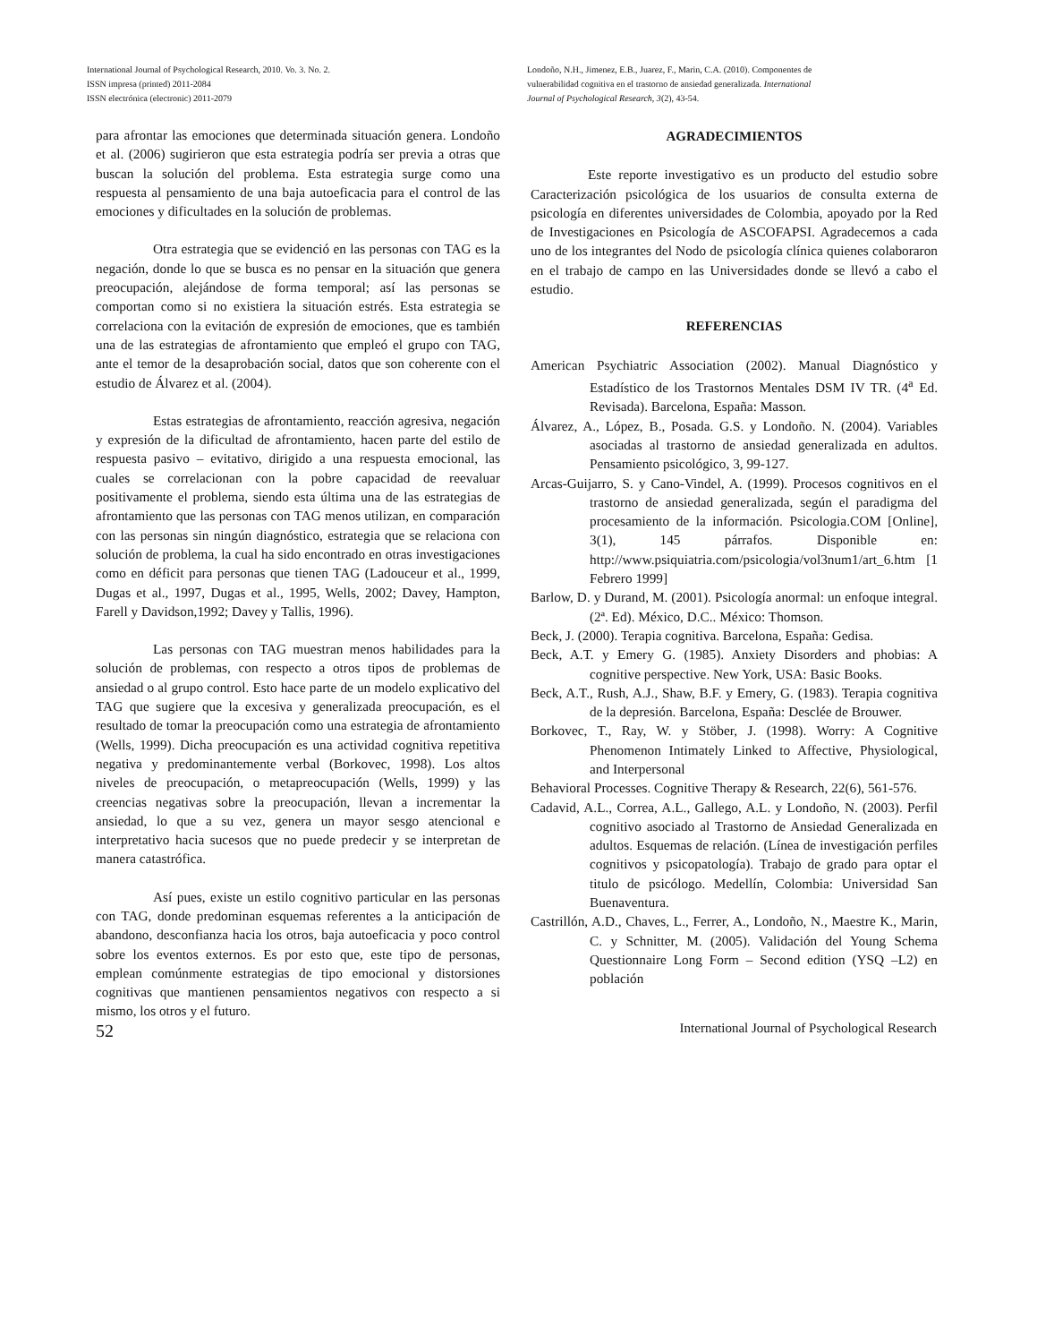International Journal of Psychological Research, 2010. Vo. 3. No. 2.
ISSN impresa (printed) 2011-2084
ISSN electrónica (electronic) 2011-2079
Londoño, N.H., Jimenez, E.B., Juarez, F., Marin, C.A. (2010). Componentes de
vulnerabilidad cognitiva en el trastorno de ansiedad generalizada. International
Journal of Psychological Research, 3(2), 43-54.
para afrontar las emociones que determinada situación genera. Londoño et al. (2006) sugirieron que esta estrategia podría ser previa a otras que buscan la solución del problema. Esta estrategia surge como una respuesta al pensamiento de una baja autoeficacia para el control de las emociones y dificultades en la solución de problemas.
Otra estrategia que se evidenció en las personas con TAG es la negación, donde lo que se busca es no pensar en la situación que genera preocupación, alejándose de forma temporal; así las personas se comportan como si no existiera la situación estrés. Esta estrategia se correlaciona con la evitación de expresión de emociones, que es también una de las estrategias de afrontamiento que empleó el grupo con TAG, ante el temor de la desaprobación social, datos que son coherente con el estudio de Álvarez et al. (2004).
Estas estrategias de afrontamiento, reacción agresiva, negación y expresión de la dificultad de afrontamiento, hacen parte del estilo de respuesta pasivo – evitativo, dirigido a una respuesta emocional, las cuales se correlacionan con la pobre capacidad de reevaluar positivamente el problema, siendo esta última una de las estrategias de afrontamiento que las personas con TAG menos utilizan, en comparación con las personas sin ningún diagnóstico, estrategia que se relaciona con solución de problema, la cual ha sido encontrado en otras investigaciones como en déficit para personas que tienen TAG (Ladouceur et al., 1999, Dugas et al., 1997, Dugas et al., 1995, Wells, 2002; Davey, Hampton, Farell y Davidson,1992; Davey y Tallis, 1996).
Las personas con TAG muestran menos habilidades para la solución de problemas, con respecto a otros tipos de problemas de ansiedad o al grupo control. Esto hace parte de un modelo explicativo del TAG que sugiere que la excesiva y generalizada preocupación, es el resultado de tomar la preocupación como una estrategia de afrontamiento (Wells, 1999). Dicha preocupación es una actividad cognitiva repetitiva negativa y predominantemente verbal (Borkovec, 1998). Los altos niveles de preocupación, o metapreocupación (Wells, 1999) y las creencias negativas sobre la preocupación, llevan a incrementar la ansiedad, lo que a su vez, genera un mayor sesgo atencional e interpretativo hacia sucesos que no puede predecir y se interpretan de manera catastrófica.
Así pues, existe un estilo cognitivo particular en las personas con TAG, donde predominan esquemas referentes a la anticipación de abandono, desconfianza hacia los otros, baja autoeficacia y poco control sobre los eventos externos. Es por esto que, este tipo de personas, emplean comúnmente estrategias de tipo emocional y distorsiones cognitivas que mantienen pensamientos negativos con respecto a si mismo, los otros y el futuro.
AGRADECIMIENTOS
Este reporte investigativo es un producto del estudio sobre Caracterización psicológica de los usuarios de consulta externa de psicología en diferentes universidades de Colombia, apoyado por la Red de Investigaciones en Psicología de ASCOFAPSI. Agradecemos a cada uno de los integrantes del Nodo de psicología clínica quienes colaboraron en el trabajo de campo en las Universidades donde se llevó a cabo el estudio.
REFERENCIAS
American Psychiatric Association (2002). Manual Diagnóstico y Estadístico de los Trastornos Mentales DSM IV TR. (4<sup>a</sup> Ed. Revisada). Barcelona, España: Masson.
Álvarez, A., López, B., Posada. G.S. y Londoño. N. (2004). Variables asociadas al trastorno de ansiedad generalizada en adultos. Pensamiento psicológico, 3, 99-127.
Arcas-Guijarro, S. y Cano-Vindel, A. (1999). Procesos cognitivos en el trastorno de ansiedad generalizada, según el paradigma del procesamiento de la información. Psicologia.COM [Online], 3(1), 145 párrafos. Disponible en: http://www.psiquiatria.com/psicologia/vol3num1/art_6.htm [1 Febrero 1999]
Barlow, D. y Durand, M. (2001). Psicología anormal: un enfoque integral. (2ª. Ed). México, D.C.. México: Thomson.
Beck, J. (2000). Terapia cognitiva. Barcelona, España: Gedisa.
Beck, A.T. y Emery G. (1985). Anxiety Disorders and phobias: A cognitive perspective. New York, USA: Basic Books.
Beck, A.T., Rush, A.J., Shaw, B.F. y Emery, G. (1983). Terapia cognitiva de la depresión. Barcelona, España: Desclée de Brouwer.
Borkovec, T., Ray, W. y Stöber, J. (1998). Worry: A Cognitive Phenomenon Intimately Linked to Affective, Physiological, and Interpersonal
Behavioral Processes. Cognitive Therapy & Research, 22(6), 561-576.
Cadavid, A.L., Correa, A.L., Gallego, A.L. y Londoño, N. (2003). Perfil cognitivo asociado al Trastorno de Ansiedad Generalizada en adultos. Esquemas de relación. (Línea de investigación perfiles cognitivos y psicopatología). Trabajo de grado para optar el titulo de psicólogo. Medellín, Colombia: Universidad San Buenaventura.
Castrillón, A.D., Chaves, L., Ferrer, A., Londoño, N., Maestre K., Marin, C. y Schnitter, M. (2005). Validación del Young Schema Questionnaire Long Form – Second edition (YSQ –L2) en población
52 International Journal of Psychological Research